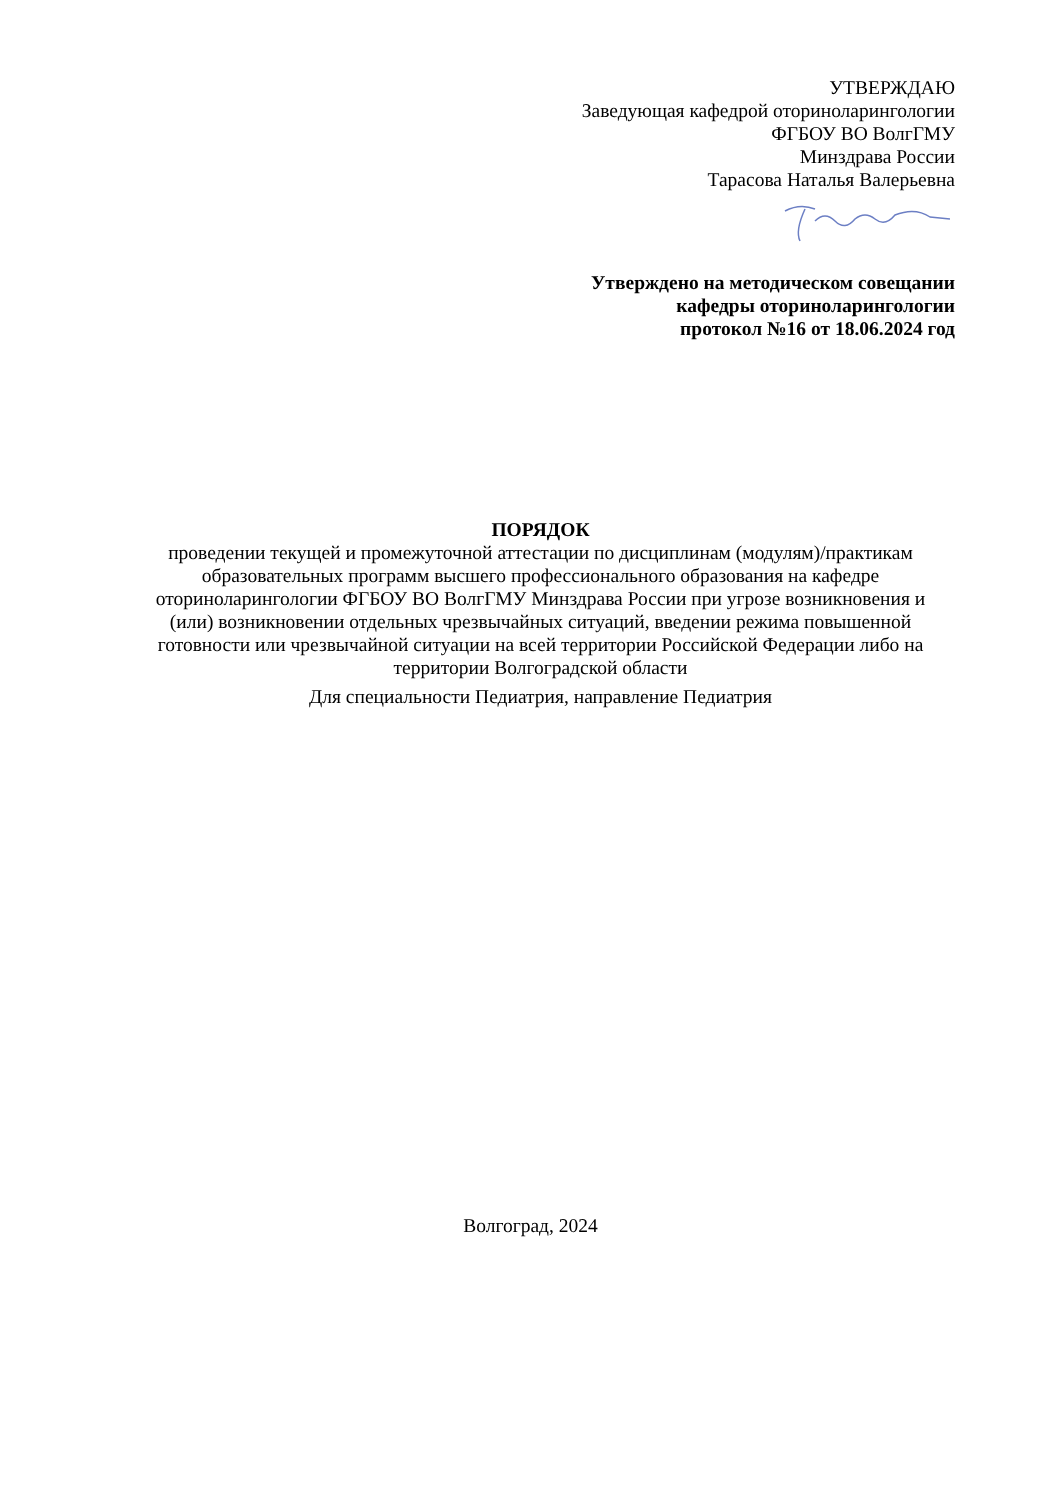УТВЕРЖДАЮ
Заведующая кафедрой оториноларингологии
ФГБОУ ВО ВолгГМУ
Минздрава России
Тарасова Наталья Валерьевна
Утверждено на методическом совещании
кафедры оториноларингологии
протокол №16 от 18.06.2024 год
ПОРЯДОК
проведении текущей и промежуточной аттестации по дисциплинам (модулям)/практикам образовательных программ высшего профессионального образования на кафедре оториноларингологии ФГБОУ ВО ВолгГМУ Минздрава России при угрозе возникновения и (или) возникновении отдельных чрезвычайных ситуаций, введении режима повышенной готовности или чрезвычайной ситуации на всей территории Российской Федерации либо на территории Волгоградской области
Для специальности Педиатрия, направление Педиатрия
Волгоград, 2024